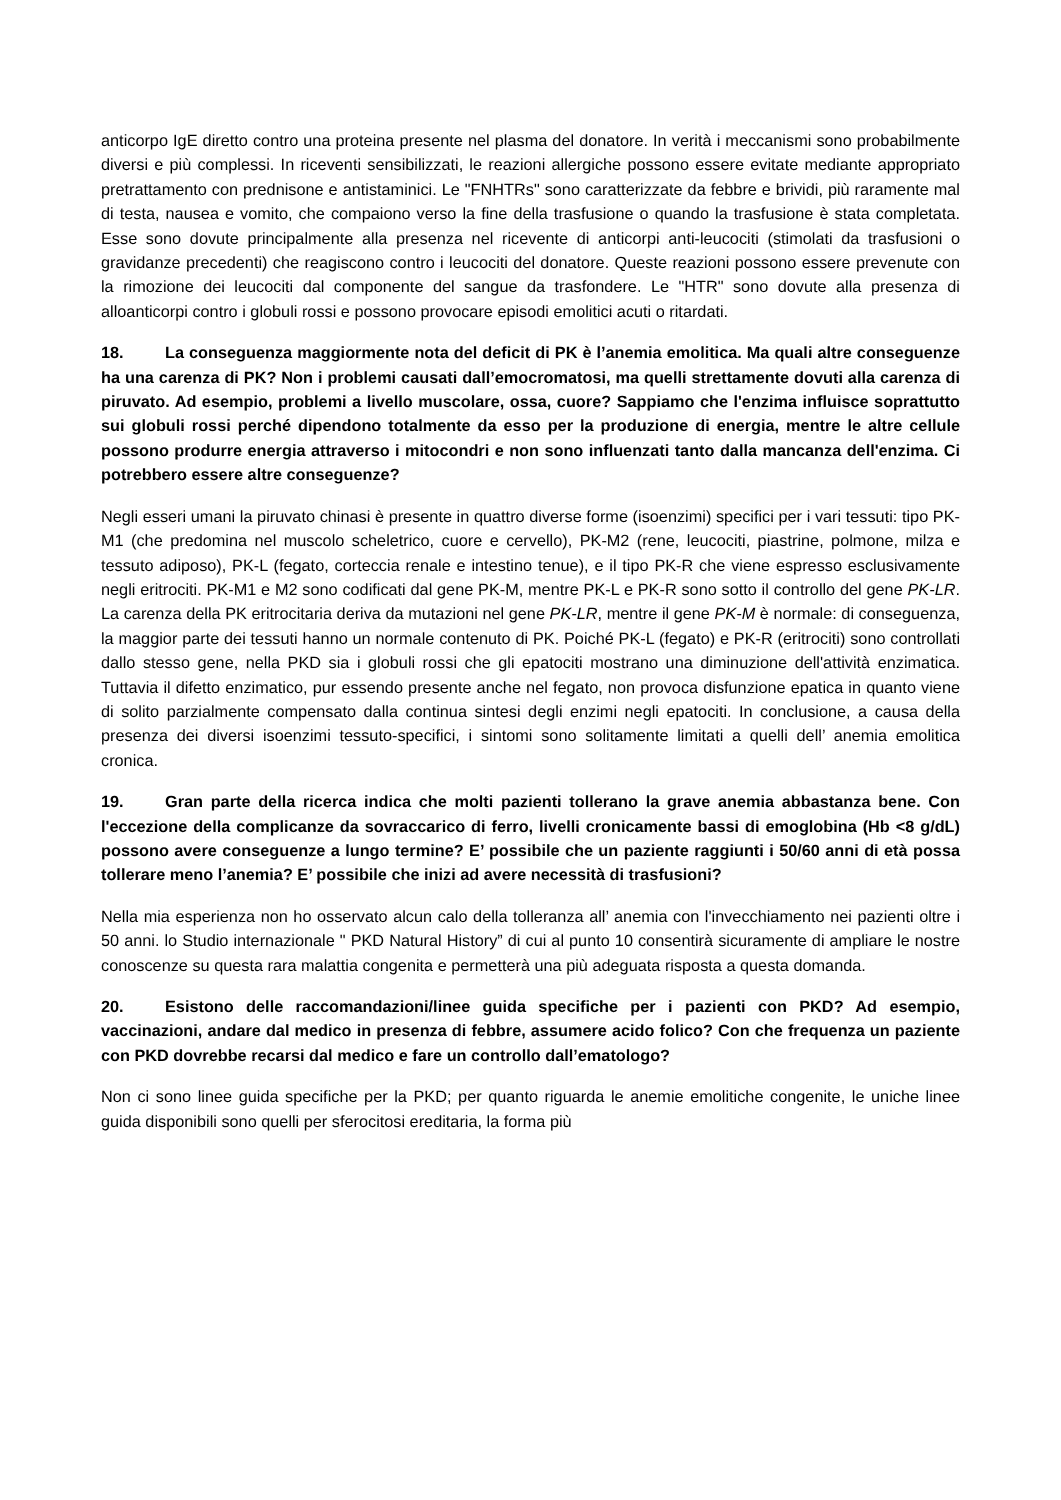anticorpo IgE diretto contro una proteina presente nel plasma del donatore. In verità i meccanismi sono probabilmente diversi e più complessi. In riceventi sensibilizzati, le reazioni allergiche possono essere evitate mediante appropriato pretrattamento con prednisone e antistaminici. Le "FNHTRs" sono caratterizzate da febbre e brividi, più raramente mal di testa, nausea e vomito, che compaiono verso la fine della trasfusione o quando la trasfusione è stata completata. Esse sono dovute principalmente alla presenza nel ricevente di anticorpi anti-leucociti (stimolati da trasfusioni o gravidanze precedenti) che reagiscono contro i leucociti del donatore. Queste reazioni possono essere prevenute con la rimozione dei leucociti dal componente del sangue da trasfondere. Le "HTR" sono dovute alla presenza di alloanticorpi contro i globuli rossi e possono provocare episodi emolitici acuti o ritardati.
18. La conseguenza maggiormente nota del deficit di PK è l’anemia emolitica. Ma quali altre conseguenze ha una carenza di PK? Non i problemi causati dall’emocromatosi, ma quelli strettamente dovuti alla carenza di piruvato. Ad esempio, problemi a livello muscolare, ossa, cuore? Sappiamo che l'enzima influisce soprattutto sui globuli rossi perché dipendono totalmente da esso per la produzione di energia, mentre le altre cellule possono produrre energia attraverso i mitocondri e non sono influenzati tanto dalla mancanza dell'enzima. Ci potrebbero essere altre conseguenze?
Negli esseri umani la piruvato chinasi è presente in quattro diverse forme (isoenzimi) specifici per i vari tessuti: tipo PK-M1 (che predomina nel muscolo scheletrico, cuore e cervello), PK-M2 (rene, leucociti, piastrine, polmone, milza e tessuto adiposo), PK-L (fegato, corteccia renale e intestino tenue), e il tipo PK-R che viene espresso esclusivamente negli eritrociti. PK-M1 e M2 sono codificati dal gene PK-M, mentre PK-L e PK-R sono sotto il controllo del gene PK-LR. La carenza della PK eritrocitaria deriva da mutazioni nel gene PK-LR, mentre il gene PK-M è normale: di conseguenza, la maggior parte dei tessuti hanno un normale contenuto di PK. Poiché PK-L (fegato) e PK-R (eritrociti) sono controllati dallo stesso gene, nella PKD sia i globuli rossi che gli epatociti mostrano una diminuzione dell'attività enzimatica. Tuttavia il difetto enzimatico, pur essendo presente anche nel fegato, non provoca disfunzione epatica in quanto viene di solito parzialmente compensato dalla continua sintesi degli enzimi negli epatociti. In conclusione, a causa della presenza dei diversi isoenzimi tessuto-specifici, i sintomi sono solitamente limitati a quelli dell’ anemia emolitica cronica.
19. Gran parte della ricerca indica che molti pazienti tollerano la grave anemia abbastanza bene. Con l'eccezione della complicanze da sovraccarico di ferro, livelli cronicamente bassi di emoglobina (Hb <8 g/dL) possono avere conseguenze a lungo termine? E’ possibile che un paziente raggiunti i 50/60 anni di età possa tollerare meno l’anemia? E’ possibile che inizi ad avere necessità di trasfusioni?
Nella mia esperienza non ho osservato alcun calo della tolleranza all’ anemia con l'invecchiamento nei pazienti oltre i 50 anni. lo Studio internazionale " PKD Natural History” di cui al punto 10 consentirà sicuramente di ampliare le nostre conoscenze su questa rara malattia congenita e permetterà una più adeguata risposta a questa domanda.
20. Esistono delle raccomandazioni/linee guida specifiche per i pazienti con PKD? Ad esempio, vaccinazioni, andare dal medico in presenza di febbre, assumere acido folico? Con che frequenza un paziente con PKD dovrebbe recarsi dal medico e fare un controllo dall’ematologo?
Non ci sono linee guida specifiche per la PKD; per quanto riguarda le anemie emolitiche congenite, le uniche linee guida disponibili sono quelli per sferocitosi ereditaria, la forma più